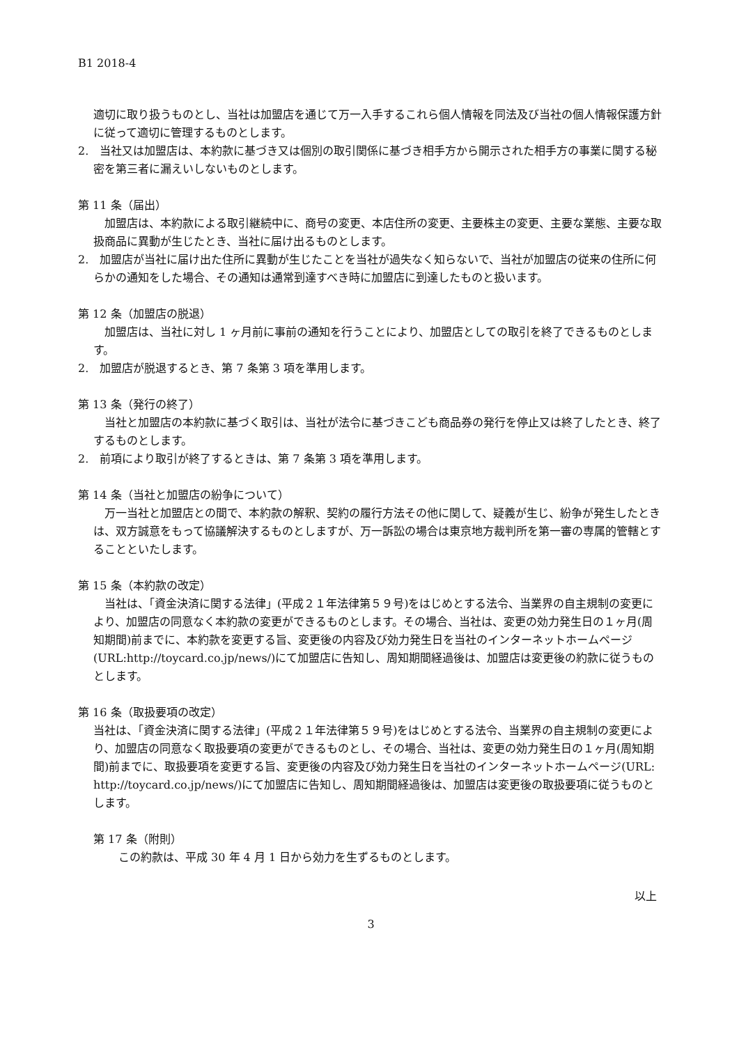B1 2018-4
適切に取り扱うものとし、当社は加盟店を通じて万一入手するこれら個人情報を同法及び当社の個人情報保護方針に従って適切に管理するものとします。
2.　当社又は加盟店は、本約款に基づき又は個別の取引関係に基づき相手方から開示された相手方の事業に関する秘密を第三者に漏えいしないものとします。
第 11 条（届出）
加盟店は、本約款による取引継続中に、商号の変更、本店住所の変更、主要株主の変更、主要な業態、主要な取扱商品に異動が生じたとき、当社に届け出るものとします。
2.　加盟店が当社に届け出た住所に異動が生じたことを当社が過失なく知らないで、当社が加盟店の従来の住所に何らかの通知をした場合、その通知は通常到達すべき時に加盟店に到達したものと扱います。
第 12 条（加盟店の脱退）
加盟店は、当社に対し 1 ヶ月前に事前の通知を行うことにより、加盟店としての取引を終了できるものとします。
2.　加盟店が脱退するとき、第 7 条第 3 項を準用します。
第 13 条（発行の終了）
当社と加盟店の本約款に基づく取引は、当社が法令に基づきこども商品券の発行を停止又は終了したとき、終了するものとします。
2.　前項により取引が終了するときは、第 7 条第 3 項を準用します。
第 14 条（当社と加盟店の紛争について）
万一当社と加盟店との間で、本約款の解釈、契約の履行方法その他に関して、疑義が生じ、紛争が発生したときは、双方誠意をもって協議解決するものとしますが、万一訴訟の場合は東京地方裁判所を第一審の専属的管轄とすることといたします。
第 15 条（本約款の改定）
当社は、「資金決済に関する法律」(平成２１年法律第５９号)をはじめとする法令、当業界の自主規制の変更により、加盟店の同意なく本約款の変更ができるものとします。その場合、当社は、変更の効力発生日の１ヶ月(周知期間)前までに、本約款を変更する旨、変更後の内容及び効力発生日を当社のインターネットホームページ(URL:http://toycard.co.jp/news/)にて加盟店に告知し、周知期間経過後は、加盟店は変更後の約款に従うものとします。
第 16 条（取扱要項の改定）
当社は、「資金決済に関する法律」(平成２１年法律第５９号)をはじめとする法令、当業界の自主規制の変更により、加盟店の同意なく取扱要項の変更ができるものとし、その場合、当社は、変更の効力発生日の１ヶ月(周知期間)前までに、取扱要項を変更する旨、変更後の内容及び効力発生日を当社のインターネットホームページ(URL: http://toycard.co.jp/news/)にて加盟店に告知し、周知期間経過後は、加盟店は変更後の取扱要項に従うものとします。
第 17 条（附則）
この約款は、平成 30 年 4 月 1 日から効力を生ずるものとします。
以上
3